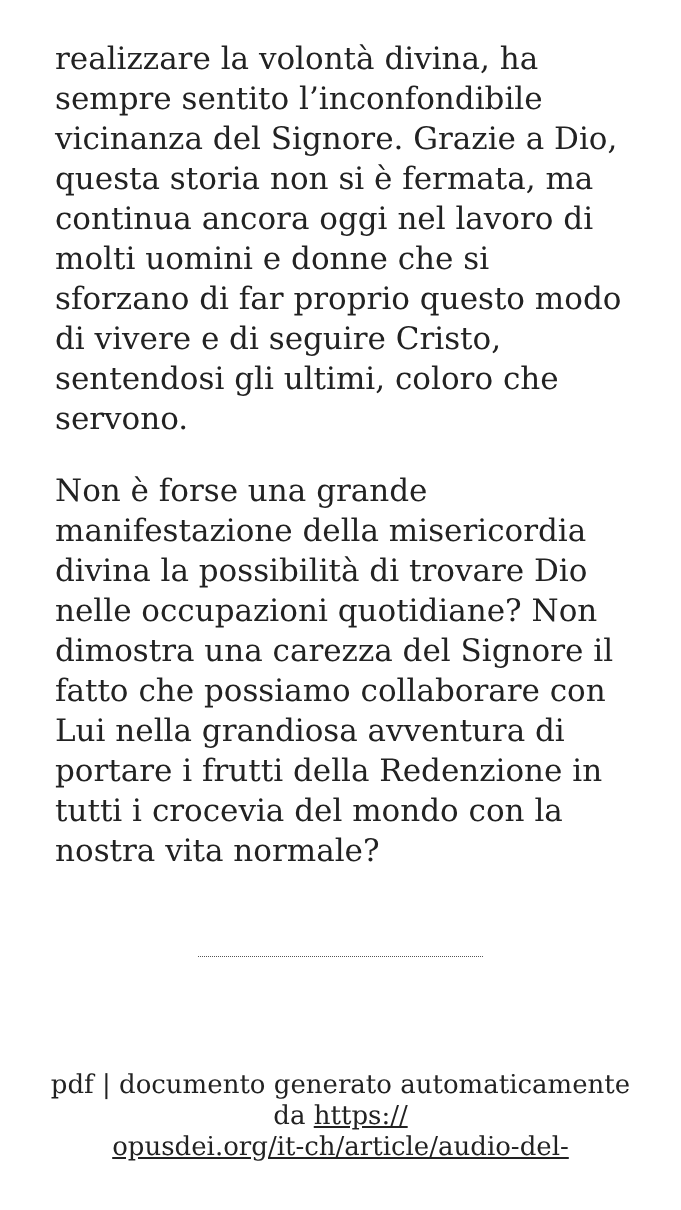realizzare la volontà divina, ha sempre sentito l’inconfondibile vicinanza del Signore. Grazie a Dio, questa storia non si è fermata, ma continua ancora oggi nel lavoro di molti uomini e donne che si sforzano di far proprio questo modo di vivere e di seguire Cristo, sentendosi gli ultimi, coloro che servono.
Non è forse una grande manifestazione della misericordia divina la possibilità di trovare Dio nelle occupazioni quotidiane? Non dimostra una carezza del Signore il fatto che possiamo collaborare con Lui nella grandiosa avventura di portare i frutti della Redenzione in tutti i crocevia del mondo con la nostra vita normale?
pdf | documento generato automaticamente da https://
opusdei.org/it-ch/article/audio-del-